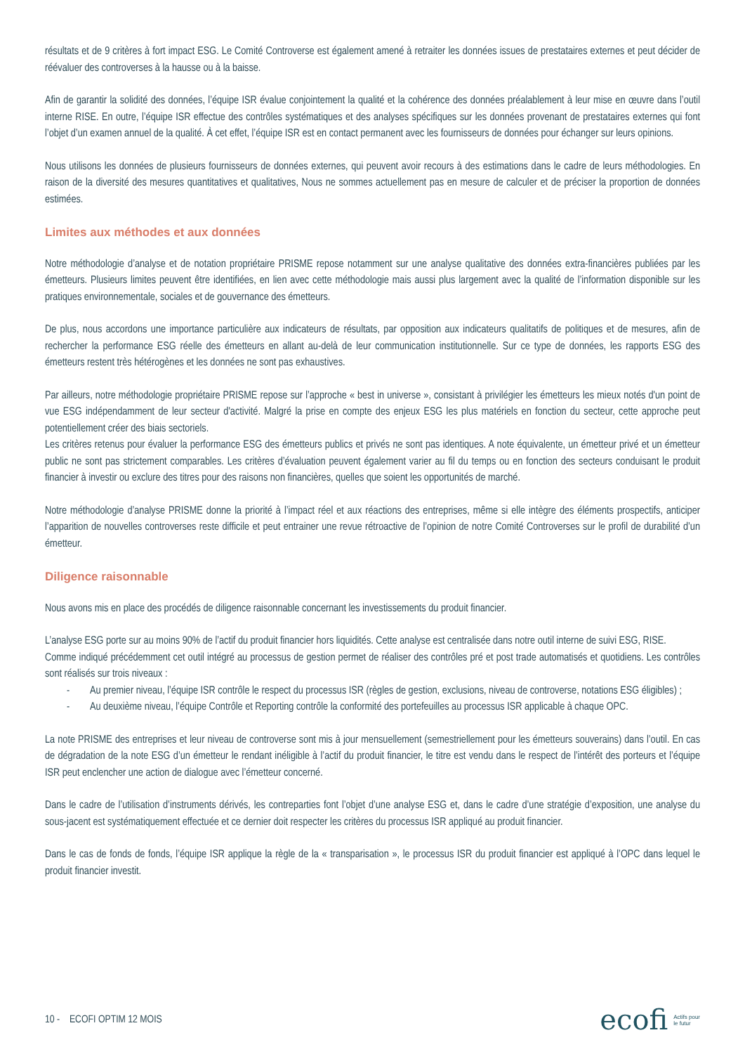résultats et de 9 critères à fort impact ESG. Le Comité Controverse est également amené à retraiter les données issues de prestataires externes et peut décider de réévaluer des controverses à la hausse ou à la baisse.
Afin de garantir la solidité des données, l’équipe ISR évalue conjointement la qualité et la cohérence des données préalablement à leur mise en œuvre dans l’outil interne RISE. En outre, l’équipe ISR effectue des contrôles systématiques et des analyses spécifiques sur les données provenant de prestataires externes qui font l’objet d’un examen annuel de la qualité. À cet effet, l’équipe ISR est en contact permanent avec les fournisseurs de données pour échanger sur leurs opinions.
Nous utilisons les données de plusieurs fournisseurs de données externes, qui peuvent avoir recours à des estimations dans le cadre de leurs méthodologies. En raison de la diversité des mesures quantitatives et qualitatives, Nous ne sommes actuellement pas en mesure de calculer et de préciser la proportion de données estimées.
Limites aux méthodes et aux données
Notre méthodologie d’analyse et de notation propriétaire PRISME repose notamment sur une analyse qualitative des données extra-financières publiées par les émetteurs. Plusieurs limites peuvent être identifiées, en lien avec cette méthodologie mais aussi plus largement avec la qualité de l’information disponible sur les pratiques environnementale, sociales et de gouvernance des émetteurs.
De plus, nous accordons une importance particulière aux indicateurs de résultats, par opposition aux indicateurs qualitatifs de politiques et de mesures, afin de rechercher la performance ESG réelle des émetteurs en allant au-delà de leur communication institutionnelle. Sur ce type de données, les rapports ESG des émetteurs restent très hétérogènes et les données ne sont pas exhaustives.
Par ailleurs, notre méthodologie propriétaire PRISME repose sur l’approche « best in universe », consistant à privilégier les émetteurs les mieux notés d'un point de vue ESG indépendamment de leur secteur d'activité. Malgré la prise en compte des enjeux ESG les plus matériels en fonction du secteur, cette approche peut potentiellement créer des biais sectoriels.
Les critères retenus pour évaluer la performance ESG des émetteurs publics et privés ne sont pas identiques. A note équivalente, un émetteur privé et un émetteur public ne sont pas strictement comparables. Les critères d’évaluation peuvent également varier au fil du temps ou en fonction des secteurs conduisant le produit financier à investir ou exclure des titres pour des raisons non financières, quelles que soient les opportunités de marché.
Notre méthodologie d’analyse PRISME donne la priorité à l’impact réel et aux réactions des entreprises, même si elle intègre des éléments prospectifs, anticiper l’apparition de nouvelles controverses reste difficile et peut entrainer une revue rétroactive de l’opinion de notre Comité Controverses sur le profil de durabilité d’un émetteur.
Diligence raisonnable
Nous avons mis en place des procédés de diligence raisonnable concernant les investissements du produit financier.
L’analyse ESG porte sur au moins 90% de l’actif du produit financier hors liquidités. Cette analyse est centralisée dans notre outil interne de suivi ESG, RISE.
Comme indiqué précédemment cet outil intégré au processus de gestion permet de réaliser des contrôles pré et post trade automatisés et quotidiens. Les contrôles sont réalisés sur trois niveaux :
- Au premier niveau, l’équipe ISR contrôle le respect du processus ISR (règles de gestion, exclusions, niveau de controverse, notations ESG éligibles) ;
- Au deuxième niveau, l’équipe Contrôle et Reporting contrôle la conformité des portefeuilles au processus ISR applicable à chaque OPC.
La note PRISME des entreprises et leur niveau de controverse sont mis à jour mensuellement (semestriellement pour les émetteurs souverains) dans l’outil. En cas de dégradation de la note ESG d’un émetteur le rendant inéligible à l’actif du produit financier, le titre est vendu dans le respect de l’intérêt des porteurs et l’équipe ISR peut enclencher une action de dialogue avec l’émetteur concerné.
Dans le cadre de l’utilisation d’instruments dérivés, les contreparties font l’objet d’une analyse ESG et, dans le cadre d’une stratégie d’exposition, une analyse du sous-jacent est systématiquement effectuée et ce dernier doit respecter les critères du processus ISR appliqué au produit financier.
Dans le cas de fonds de fonds, l’équipe ISR applique la règle de la « transparisation », le processus ISR du produit financier est appliqué à l’OPC dans lequel le produit financier investit.
10 - ECOFI OPTIM 12 MOIS
ecofi Actifs pour
le futur